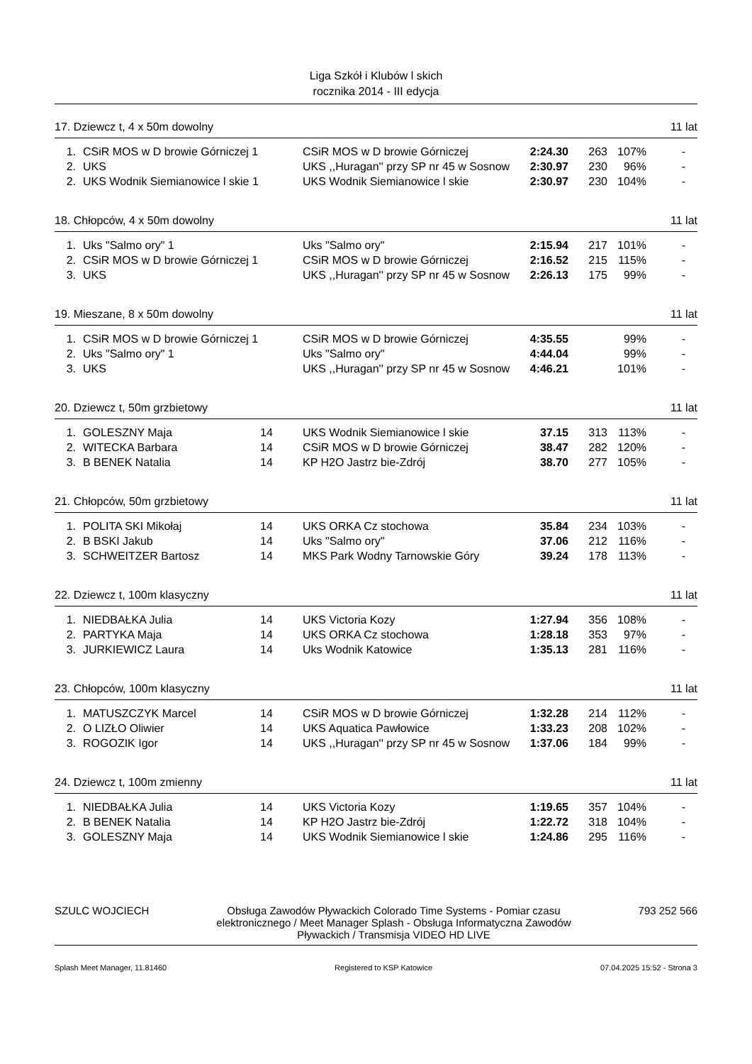Liga Szkół i Klubów l skich
rocznika 2014 - III edycja
17. Dziewcz t, 4 x 50m dowolny 11 lat
| 1. | | CSiR MOS w D browie Górniczej 1 | | CSiR MOS w D browie Górniczej | 2:24.30 | 263 | 107% | - |
| 2. | | UKS | | UKS ,,Huragan'' przy SP nr 45 w Sosnow | 2:30.97 | 230 | 96% | - |
| 2. | | UKS Wodnik Siemianowice l skie 1 | | UKS Wodnik Siemianowice l skie | 2:30.97 | 230 | 104% | - |
18. Chłopców, 4 x 50m dowolny 11 lat
| 1. | | Uks "Salmo ory" 1 | | Uks "Salmo ory" | 2:15.94 | 217 | 101% | - |
| 2. | | CSiR MOS w D browie Górniczej 1 | | CSiR MOS w D browie Górniczej | 2:16.52 | 215 | 115% | - |
| 3. | | UKS | | UKS ,,Huragan'' przy SP nr 45 w Sosnow | 2:26.13 | 175 | 99% | - |
19. Mieszane, 8 x 50m dowolny 11 lat
| 1. | | CSiR MOS w D browie Górniczej 1 | | CSiR MOS w D browie Górniczej | 4:35.55 | | 99% | - |
| 2. | | Uks "Salmo ory" 1 | | Uks "Salmo ory" | 4:44.04 | | 99% | - |
| 3. | | UKS | | UKS ,,Huragan'' przy SP nr 45 w Sosnow | 4:46.21 | | 101% | - |
20. Dziewcz t, 50m grzbietowy 11 lat
| 1. | | GOLESZNY Maja | 14 | UKS Wodnik Siemianowice l skie | 37.15 | 313 | 113% | - |
| 2. | | WITECKA Barbara | 14 | CSiR MOS w D browie Górniczej | 38.47 | 282 | 120% | - |
| 3. | | B BENEK Natalia | 14 | KP H2O Jastrz bie-Zdrój | 38.70 | 277 | 105% | - |
21. Chłopców, 50m grzbietowy 11 lat
| 1. | | POLITA SKI Mikołaj | 14 | UKS ORKA Cz stochowa | 35.84 | 234 | 103% | - |
| 2. | | B BSKI Jakub | 14 | Uks "Salmo ory" | 37.06 | 212 | 116% | - |
| 3. | | SCHWEITZER Bartosz | 14 | MKS Park Wodny Tarnowskie Góry | 39.24 | 178 | 113% | - |
22. Dziewcz t, 100m klasyczny 11 lat
| 1. | | NIEDBAŁKA Julia | 14 | UKS Victoria Kozy | 1:27.94 | 356 | 108% | - |
| 2. | | PARTYKA Maja | 14 | UKS ORKA Cz stochowa | 1:28.18 | 353 | 97% | - |
| 3. | | JURKIEWICZ Laura | 14 | Uks Wodnik Katowice | 1:35.13 | 281 | 116% | - |
23. Chłopców, 100m klasyczny 11 lat
| 1. | | MATUSZCZYK Marcel | 14 | CSiR MOS w D browie Górniczej | 1:32.28 | 214 | 112% | - |
| 2. | | O LIZŁO Oliwier | 14 | UKS Aquatica Pawłowice | 1:33.23 | 208 | 102% | - |
| 3. | | ROGOZIK Igor | 14 | UKS ,,Huragan'' przy SP nr 45 w Sosnow | 1:37.06 | 184 | 99% | - |
24. Dziewcz t, 100m zmienny 11 lat
| 1. | | NIEDBAŁKA Julia | 14 | UKS Victoria Kozy | 1:19.65 | 357 | 104% | - |
| 2. | | B BENEK Natalia | 14 | KP H2O Jastrz bie-Zdrój | 1:22.72 | 318 | 104% | - |
| 3. | | GOLESZNY Maja | 14 | UKS Wodnik Siemianowice l skie | 1:24.86 | 295 | 116% | - |
SZULC WOJCIECH Obsługa Zawodów Pływackich Colorado Time Systems - Pomiar czasu elektronicznego / Meet Manager Splash - Obsługa Informatyczna Zawodów Pływackich / Transmisja VIDEO HD LIVE 793 252 566
Splash Meet Manager, 11.81460 Registered to KSP Katowice 07.04.2025 15:52 - Strona 3